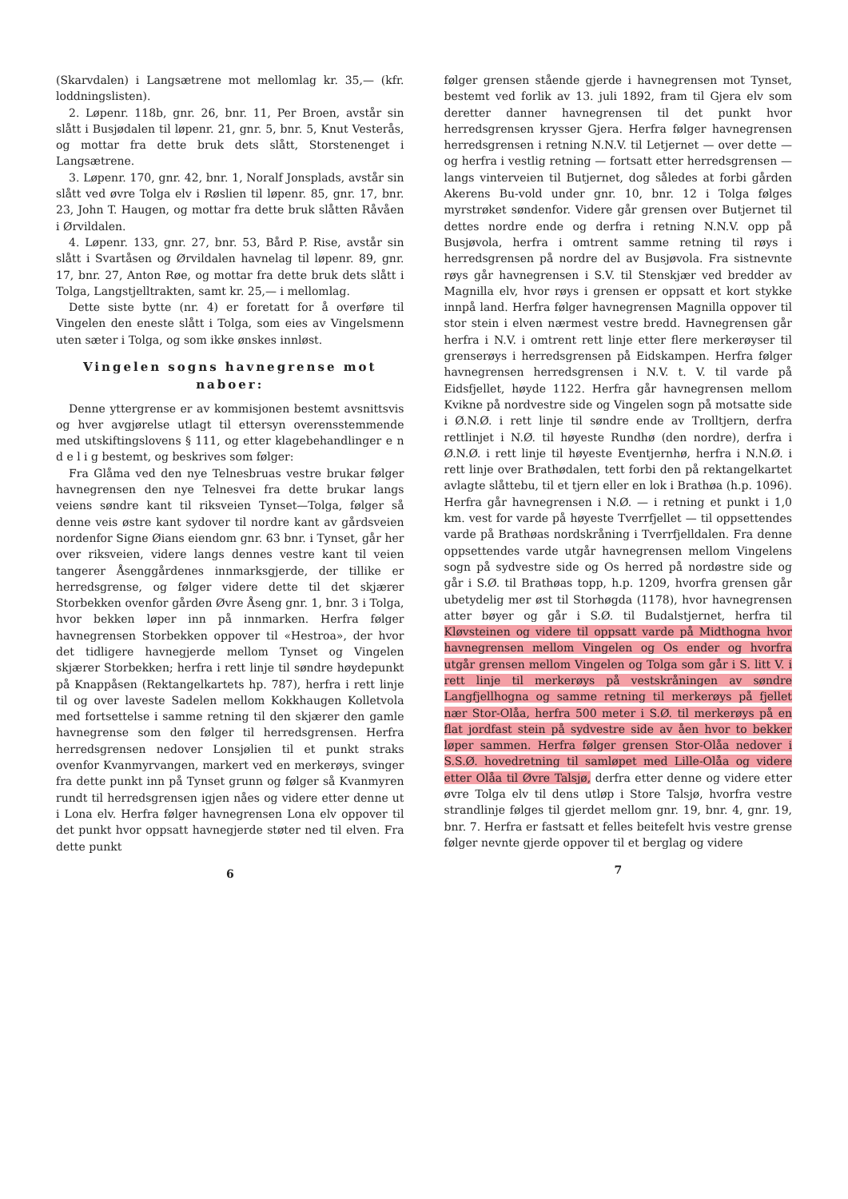(Skarvdalen) i Langsætrene mot mellomlag kr. 35,— (kfr. loddningslisten).
2. Løpenr. 118b, gnr. 26, bnr. 11, Per Broen, avstår sin slått i Busjødalen til løpenr. 21, gnr. 5, bnr. 5, Knut Vesterås, og mottar fra dette bruk dets slått, Storstenenget i Langsætrene.
3. Løpenr. 170, gnr. 42, bnr. 1, Noralf Jonsplads, avstår sin slått ved øvre Tolga elv i Røslien til løpenr. 85, gnr. 17, bnr. 23, John T. Haugen, og mottar fra dette bruk slåtten Råvåen i Ørvildalen.
4. Løpenr. 133, gnr. 27, bnr. 53, Bård P. Rise, avstår sin slått i Svartåsen og Ørvildalen havnelag til løpenr. 89, gnr. 17, bnr. 27, Anton Røe, og mottar fra dette bruk dets slått i Tolga, Langstjelltrakten, samt kr. 25,— i mellomlag.
Dette siste bytte (nr. 4) er foretatt for å overføre til Vingelen den eneste slått i Tolga, som eies av Vingelsmenn uten sæter i Tolga, og som ikke ønskes innløst.
Vingelen sogns havnegrense mot naboer:
Denne yttergrense er av kommisjonen bestemt avsnittsvis og hver avgjørelse utlagt til ettersyn overensstemmende med utskiftingslovens § 111, og etter klagebehandlinger e n d e l i g bestemt, og beskrives som følger:
Fra Glåma ved den nye Telnesbruas vestre brukar følger havnegrensen den nye Telnesvei fra dette brukar langs veiens søndre kant til riksveien Tynset—Tolga, følger så denne veis østre kant sydover til nordre kant av gårdsveien nordenfor Signe Øians eiendom gnr. 63 bnr. i Tynset, går her over riksveien, videre langs dennes vestre kant til veien tangerer Åsenggårdenes innmarksgjerde, der tillike er herredsgrense, og følger videre dette til det skjærer Storbekken ovenfor gården Øvre Åseng gnr. 1, bnr. 3 i Tolga, hvor bekken løper inn på innmarken. Herfra følger havnegrensen Storbekken oppover til «Hestroa», der hvor det tidligere havnegjerde mellom Tynset og Vingelen skjærer Storbekken; herfra i rett linje til søndre høydepunkt på Knappåsen (Rektangelkartets hp. 787), herfra i rett linje til og over laveste Sadelen mellom Kokkhaugen Kolletvola med fortsettelse i samme retning til den skjærer den gamle havnegrense som den følger til herredsgrensen. Herfra herredsgrensen nedover Lonsjølien til et punkt straks ovenfor Kvanmyrvangen, markert ved en merkerøys, svinger fra dette punkt inn på Tynset grunn og følger så Kvanmyren rundt til herredsgrensen igjen nåes og videre etter denne ut i Lona elv. Herfra følger havnegrensen Lona elv oppover til det punkt hvor oppsatt havnegjerde støter ned til elven. Fra dette punkt
6
følger grensen stående gjerde i havnegrensen mot Tynset, bestemt ved forlik av 13. juli 1892, fram til Gjera elv som deretter danner havnegrensen til det punkt hvor herredsgrensen krysser Gjera. Herfra følger havnegrensen herredsgrensen i retning N.N.V. til Letjernet — over dette — og herfra i vestlig retning — fortsatt etter herredsgrensen — langs vinterveien til Butjernet, dog således at forbi gården Akerens Bu-vold under gnr. 10, bnr. 12 i Tolga følges myrstrøket søndenfor. Videre går grensen over Butjernet til dettes nordre ende og derfra i retning N.N.V. opp på Busjøvola, herfra i omtrent samme retning til røys i herredsgrensen på nordre del av Busjøvola. Fra sistnevnte røys går havnegrensen i S.V. til Stenskjær ved bredder av Magnilla elv, hvor røys i grensen er oppsatt et kort stykke innpå land. Herfra følger havnegrensen Magnilla oppover til stor stein i elven nærmest vestre bredd. Havnegrensen går herfra i N.V. i omtrent rett linje etter flere merkerøyser til grenserøys i herredsgrensen på Eidskampen. Herfra følger havnegrensen herredsgrensen i N.V. t. V. til varde på Eidsfjellet, høyde 1122. Herfra går havnegrensen mellom Kvikne på nordvestre side og Vingelen sogn på motsatte side i Ø.N.Ø. i rett linje til søndre ende av Trolltjern, derfra rettlinjet i N.Ø. til høyeste Rundhø (den nordre), derfra i Ø.N.Ø. i rett linje til høyeste Eventjernhø, herfra i N.N.Ø. i rett linje over Brathødalen, tett forbi den på rektangelkartet avlagte slåttebu, til et tjern eller en lok i Brathøa (h.p. 1096). Herfra går havnegrensen i N.Ø. — i retning et punkt i 1,0 km. vest for varde på høyeste Tverrfjellet — til oppsettendes varde på Brathøas nordskråning i Tverrfjelldalen. Fra denne oppsettendes varde utgår havnegrensen mellom Vingelens sogn på sydvestre side og Os herred på nordøstre side og går i S.Ø. til Brathøas topp, h.p. 1209, hvorfra grensen går ubetydelig mer øst til Storhøgda (1178), hvor havnegrensen atter bøyer og går i S.Ø. til Budalstjernet, herfra til Kløvsteinen og videre til oppsatt varde på Midthogna hvor havnegrensen mellom Vingelen og Os ender og hvorfra utgår grensen mellom Vingelen og Tolga som går i S. litt V. i rett linje til merkerøys på vestskråningen av søndre Langfjellhogna og samme retning til merkerøys på fjellet nær Stor-Olåa, herfra 500 meter i S.Ø. til merkerøys på en flat jordfast stein på sydvestre side av åen hvor to bekker løper sammen. Herfra følger grensen Stor-Olåa nedover i S.S.Ø. hovedretning til samløpet med Lille-Olåa og videre etter Olåa til Øvre Talsjø, derfra etter denne og videre etter øvre Tolga elv til dens utløp i Store Talsjø, hvorfra vestre strandlinje følges til gjerdet mellom gnr. 19, bnr. 4, gnr. 19, bnr. 7. Herfra er fastsatt et felles beitefelt hvis vestre grense følger nevnte gjerde oppover til et berglag og videre
7